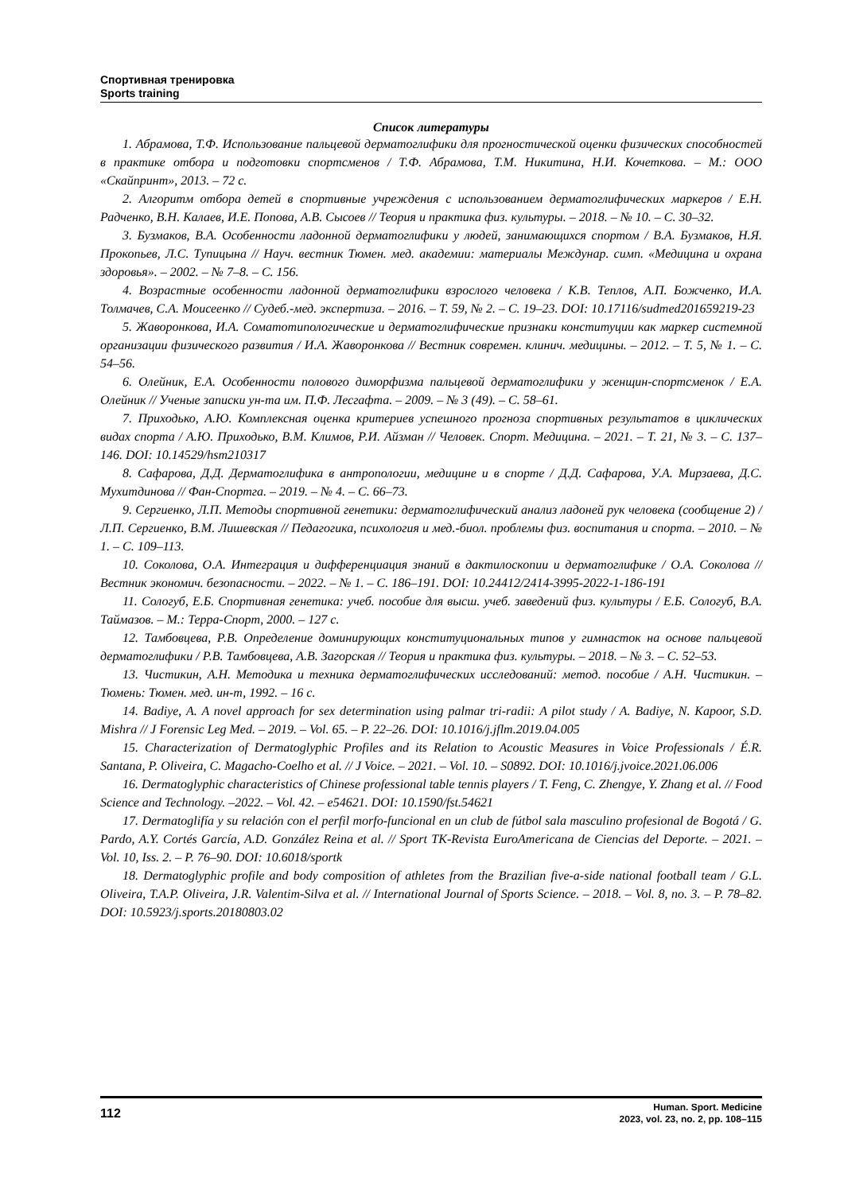Спортивная тренировка
Sports training
Список литературы
1. Абрамова, Т.Ф. Использование пальцевой дерматоглифики для прогностической оценки физических способностей в практике отбора и подготовки спортсменов / Т.Ф. Абрамова, Т.М. Никитина, Н.И. Кочеткова. – М.: ООО «Скайпринт», 2013. – 72 с.
2. Алгоритм отбора детей в спортивные учреждения с использованием дерматоглифических маркеров / Е.Н. Радченко, В.Н. Калаев, И.Е. Попова, А.В. Сысоев // Теория и практика физ. культуры. – 2018. – № 10. – С. 30–32.
3. Бузмаков, В.А. Особенности ладонной дерматоглифики у людей, занимающихся спортом / В.А. Бузмаков, Н.Я. Прокопьев, Л.С. Тупицына // Науч. вестник Тюмен. мед. академии: материалы Междунар. симп. «Медицина и охрана здоровья». – 2002. – № 7–8. – С. 156.
4. Возрастные особенности ладонной дерматоглифики взрослого человека / К.В. Теплов, А.П. Божченко, И.А. Толмачев, С.А. Моисеенко // Судеб.-мед. экспертиза. – 2016. – Т. 59, № 2. – С. 19–23. DOI: 10.17116/sudmed201659219-23
5. Жаворонкова, И.А. Соматотипологические и дерматоглифические признаки конституции как маркер системной организации физического развития / И.А. Жаворонкова // Вестник современ. клинич. медицины. – 2012. – Т. 5, № 1. – С. 54–56.
6. Олейник, Е.А. Особенности полового диморфизма пальцевой дерматоглифики у женщин-спортсменок / Е.А. Олейник // Ученые записки ун-та им. П.Ф. Лесгафта. – 2009. – № 3 (49). – С. 58–61.
7. Приходько, А.Ю. Комплексная оценка критериев успешного прогноза спортивных результатов в циклических видах спорта / А.Ю. Приходько, В.М. Климов, Р.И. Айзман // Человек. Спорт. Медицина. – 2021. – Т. 21, № 3. – С. 137–146. DOI: 10.14529/hsm210317
8. Сафарова, Д.Д. Дерматоглифика в антропологии, медицине и в спорте / Д.Д. Сафарова, У.А. Мирзаева, Д.С. Мухитдинова // Фан-Спортга. – 2019. – № 4. – С. 66–73.
9. Сергиенко, Л.П. Методы спортивной генетики: дерматоглифический анализ ладоней рук человека (сообщение 2) / Л.П. Сергиенко, В.М. Лишевская // Педагогика, психология и мед.-биол. проблемы физ. воспитания и спорта. – 2010. – № 1. – С. 109–113.
10. Соколова, О.А. Интеграция и дифференциация знаний в дактилоскопии и дерматоглифике / О.А. Соколова // Вестник экономич. безопасности. – 2022. – № 1. – С. 186–191. DOI: 10.24412/2414-3995-2022-1-186-191
11. Сологуб, Е.Б. Спортивная генетика: учеб. пособие для высш. учеб. заведений физ. культуры / Е.Б. Сологуб, В.А. Таймазов. – М.: Терра-Спорт, 2000. – 127 с.
12. Тамбовцева, Р.В. Определение доминирующих конституциональных типов у гимнасток на основе пальцевой дерматоглифики / Р.В. Тамбовцева, А.В. Загорская // Теория и практика физ. культуры. – 2018. – № 3. – С. 52–53.
13. Чистикин, А.Н. Методика и техника дерматоглифических исследований: метод. пособие / А.Н. Чистикин. – Тюмень: Тюмен. мед. ин-т, 1992. – 16 с.
14. Badiye, A. A novel approach for sex determination using palmar tri-radii: A pilot study / A. Badiye, N. Kapoor, S.D. Mishra // J Forensic Leg Med. – 2019. – Vol. 65. – P. 22–26. DOI: 10.1016/j.jflm.2019.04.005
15. Characterization of Dermatoglyphic Profiles and its Relation to Acoustic Measures in Voice Professionals / É.R. Santana, P. Oliveira, C. Magacho-Coelho et al. // J Voice. – 2021. – Vol. 10. – S0892. DOI: 10.1016/j.jvoice.2021.06.006
16. Dermatoglyphic characteristics of Chinese professional table tennis players / T. Feng, C. Zhengye, Y. Zhang et al. // Food Science and Technology. –2022. – Vol. 42. – e54621. DOI: 10.1590/fst.54621
17. Dermatoglifía y su relación con el perfil morfo-funcional en un club de fútbol sala masculino profesional de Bogotá / G. Pardo, A.Y. Cortés García, A.D. González Reina et al. // Sport TK-Revista EuroAmericana de Ciencias del Deporte. – 2021. – Vol. 10, Iss. 2. – P. 76–90. DOI: 10.6018/sportk
18. Dermatoglyphic profile and body composition of athletes from the Brazilian five-a-side national football team / G.L. Oliveira, T.A.P. Oliveira, J.R. Valentim-Silva et al. // International Journal of Sports Science. – 2018. – Vol. 8, no. 3. – P. 78–82. DOI: 10.5923/j.sports.20180803.02
112
Human. Sport. Medicine
2023, vol. 23, no. 2, pp. 108–115